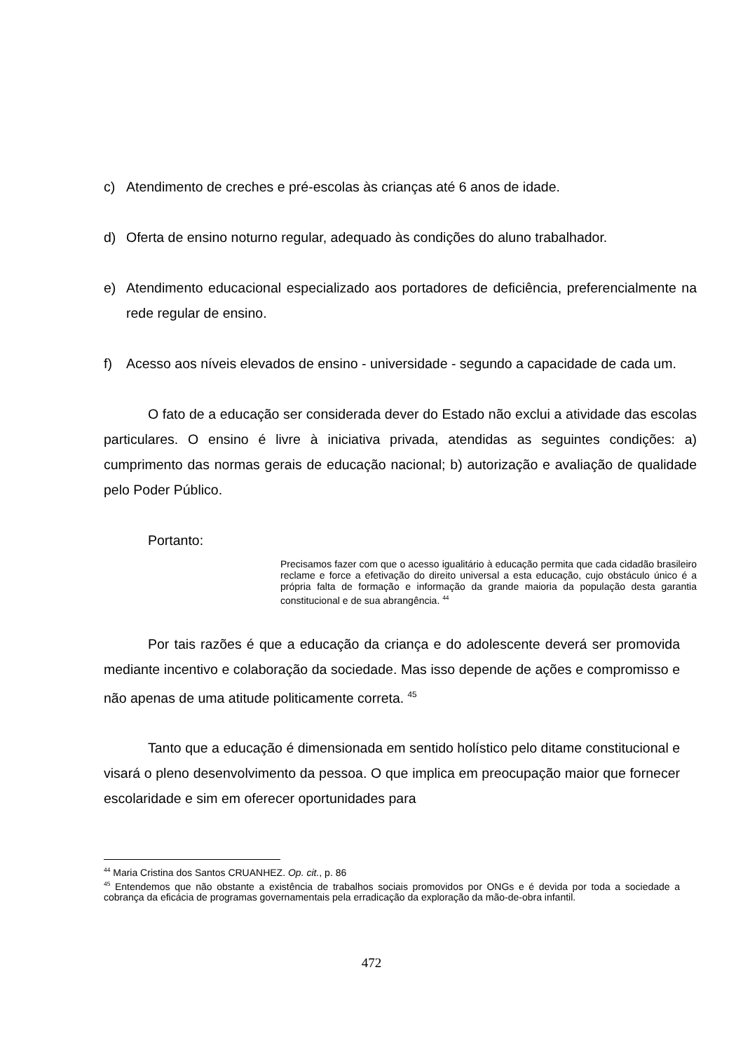c) Atendimento de creches e pré-escolas às crianças até 6 anos de idade.
d) Oferta de ensino noturno regular, adequado às condições do aluno trabalhador.
e) Atendimento educacional especializado aos portadores de deficiência, preferencialmente na rede regular de ensino.
f) Acesso aos níveis elevados de ensino - universidade - segundo a capacidade de cada um.
O fato de a educação ser considerada dever do Estado não exclui a atividade das escolas particulares. O ensino é livre à iniciativa privada, atendidas as seguintes condições: a) cumprimento das normas gerais de educação nacional; b) autorização e avaliação de qualidade pelo Poder Público.
Portanto:
Precisamos fazer com que o acesso igualitário à educação permita que cada cidadão brasileiro reclame e force a efetivação do direito universal a esta educação, cujo obstáculo único é a própria falta de formação e informação da grande maioria da população desta garantia constitucional e de sua abrangência. <sup>44</sup>
Por tais razões é que a educação da criança e do adolescente deverá ser promovida mediante incentivo e colaboração da sociedade. Mas isso depende de ações e compromisso e não apenas de uma atitude politicamente correta. <sup>45</sup>
Tanto que a educação é dimensionada em sentido holístico pelo ditame constitucional e visará o pleno desenvolvimento da pessoa. O que implica em preocupação maior que fornecer escolaridade e sim em oferecer oportunidades para
<sup>44</sup> Maria Cristina dos Santos CRUANHEZ. Op. cit., p. 86
<sup>45</sup> Entendemos que não obstante a existência de trabalhos sociais promovidos por ONGs e é devida por toda a sociedade a cobrança da eficácia de programas governamentais pela erradicação da exploração da mão-de-obra infantil.
472